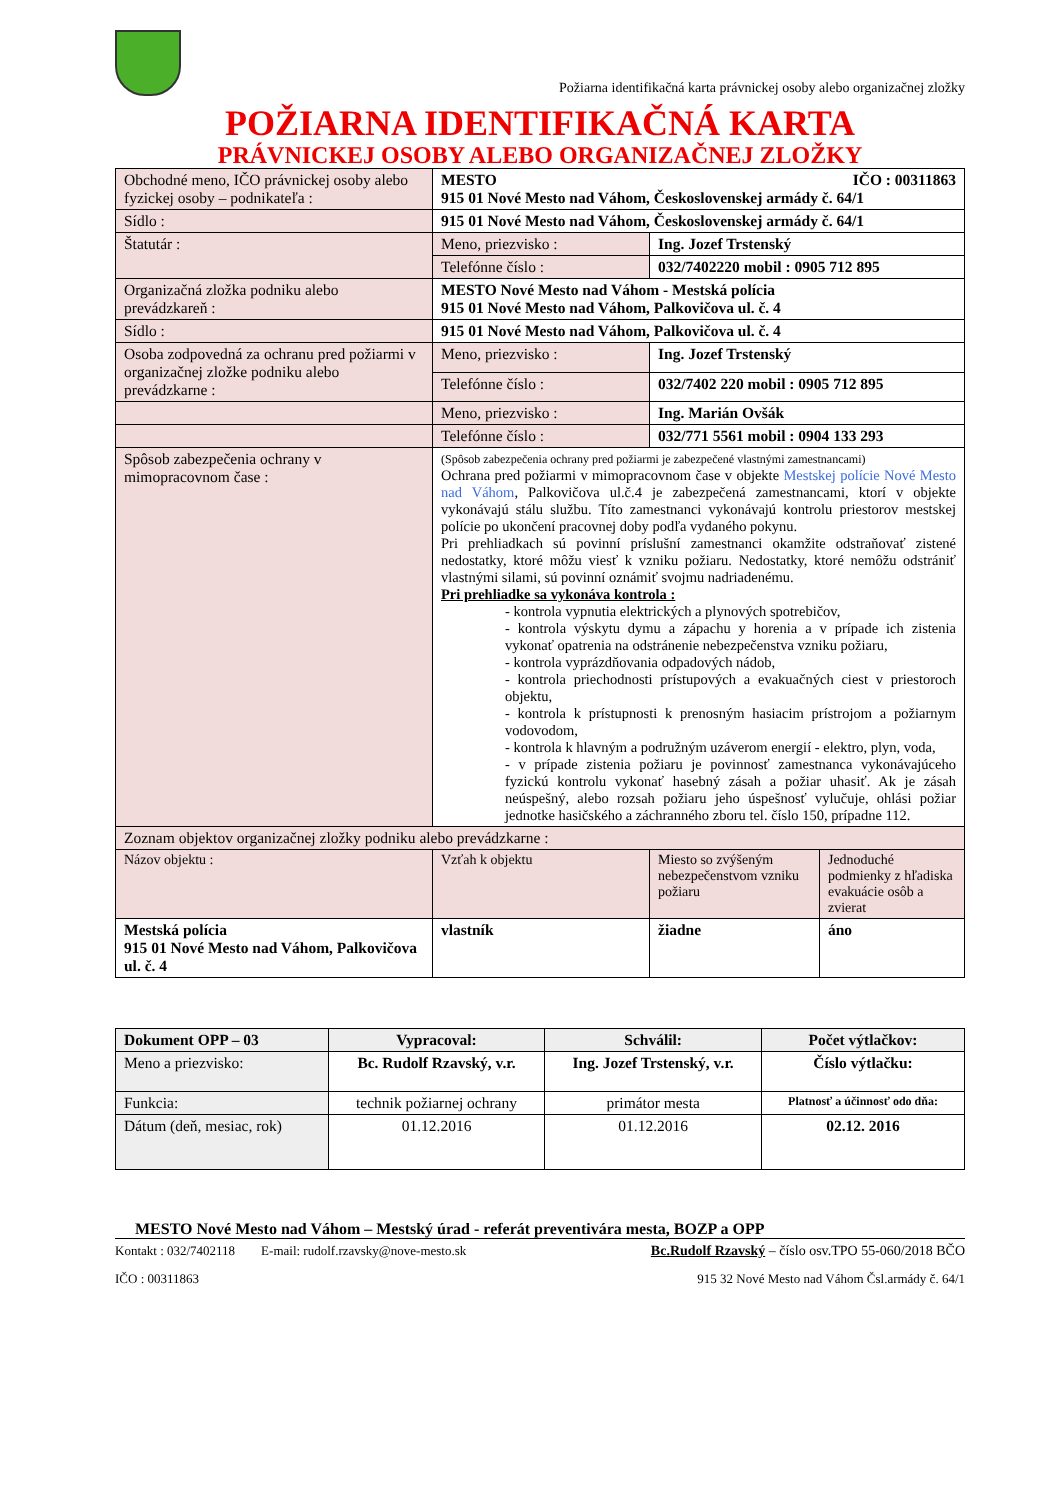Požiarna identifikačná karta právnickej osoby alebo organizačnej zložky
POŽIARNA IDENTIFIKAČNÁ KARTA
PRÁVNICKEJ OSOBY ALEBO ORGANIZAČNEJ ZLOŽKY
| Obchodné meno, IČO právnickej osoby alebo fyzickej osoby – podnikateľa : | MESTO IČO : 00311863 915 01 Nové Mesto nad Váhom, Československej armády č. 64/1 | | |
| Sídlo : | 915 01 Nové Mesto nad Váhom, Československej armády č. 64/1 | | |
| Štatutár : | Meno, priezvisko : | Ing. Jozef Trstenský | |
| | Telefónne číslo : | 032/7402220 mobil : 0905 712 895 | |
| Organizačná zložka podniku alebo prevádzkareň : | MESTO Nové Mesto nad Váhom - Mestská polícia 915 01 Nové Mesto nad Váhom, Palkovičova ul. č. 4 | | |
| Sídlo : | 915 01 Nové Mesto nad Váhom, Palkovičova ul. č. 4 | | |
| Osoba zodpovedná za ochranu pred požiarmi v organizačnej zložke podniku alebo prevádzkarne : | Meno, priezvisko : | Ing. Jozef Trstenský | |
| | Telefónne číslo : | 032/7402 220 mobil : 0905 712 895 | |
| | Meno, priezvisko : | Ing. Marián Ovšák | |
| | Telefónne číslo : | 032/771 5561 mobil : 0904 133 293 | |
| Spôsob zabezpečenia ochrany v mimopracovnom čase : | (Spôsob zabezpečenia ochrany pred požiarmi je zabezpečené vlastnými zamestnancami) Ochrana pred požiarmi v mimopracovnom čase v objekte Mestskej polície Nové Mesto nad Váhom , Palkovičova ul.č.4 je zabezpečená zamestnancami, ktorí v objekte vykonávajú stálu službu. Títo zamestnanci vykonávajú kontrolu priestorov mestskej polície po ukončení pracovnej doby podľa vydaného pokynu. Pri prehliadkach sú povinní príslušní zamestnanci okamžite odstraňovať zistené nedostatky, ktoré môžu viesť k vzniku požiaru. Nedostatky, ktoré nemôžu odstrániť vlastnými silami, sú povinní oznámiť svojmu nadriadenému. Pri prehliadke sa vykonáva kontrola : - kontrola vypnutia elektrických a plynových spotrebičov, - kontrola výskytu dymu a zápachu y horenia a v prípade ich zistenia vykonať opatrenia na odstránenie nebezpečenstva vzniku požiaru, - kontrola vyprázdňovania odpadových nádob, - kontrola priechodnosti prístupových a evakuačných ciest v priestoroch objektu, - kontrola k prístupnosti k prenosným hasiacim prístrojom a požiarnym vodovodom, - kontrola k hlavným a podružným uzáverom energií - elektro, plyn, voda, - v prípade zistenia požiaru je povinnosť zamestnanca vykonávajúceho fyzickú kontrolu vykonať hasebný zásah a požiar uhasiť. Ak je zásah neúspešný, alebo rozsah požiaru jeho úspešnosť vylučuje, ohlási požiar jednotke hasičského a záchranného zboru tel. číslo 150, prípadne 112. | | |
| Zoznam objektov organizačnej zložky podniku alebo prevádzkarne : | | | |
| Názov objektu : | Vzťah k objektu | Miesto so zvýšeným nebezpečenstvom vzniku požiaru | Jednoduché podmienky z hľadiska evakuácie osôb a zvierat |
| Mestská polícia 915 01 Nové Mesto nad Váhom, Palkovičova ul. č. 4 | vlastník | žiadne | áno |
| Dokument OPP – 03 | Vypracoval: | Schválil: | Počet výtlačkov: |
| Meno a priezvisko: | Bc. Rudolf Rzavský, v.r. | Ing. Jozef Trstenský, v.r. | Číslo výtlačku: |
| Funkcia: | technik požiarnej ochrany | primátor mesta | Platnosť a účinnosť odo dňa: |
| Dátum (deň, mesiac, rok) | 01.12.2016 | 01.12.2016 | 02.12. 2016 |
MESTO Nové Mesto nad Váhom – Mestský úrad - referát preventivára mesta, BOZP a OPP
Kontakt : 032/7402118 E-mail: rudolf.rzavsky@nove-mesto.sk Bc.Rudolf Rzavský – číslo osv.TPO 55-060/2018 BČO
IČO : 00311863 915 32 Nové Mesto nad Váhom Čsl.armády č. 64/1